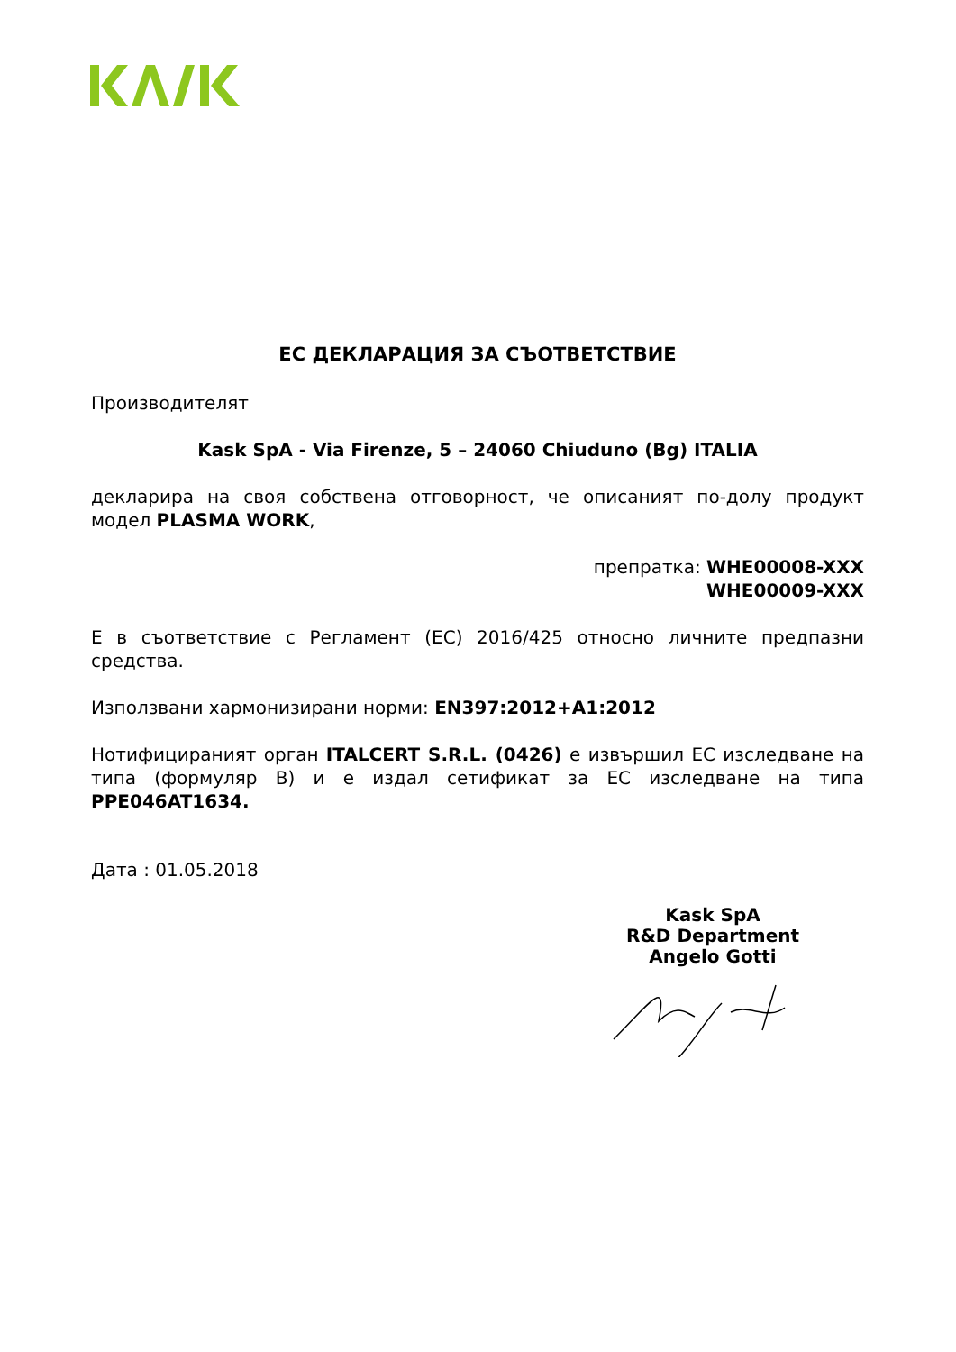ЕС ДЕКЛАРАЦИЯ ЗА СЪОТВЕТСТВИЕ
Производителят
Kask SpA - Via Firenze, 5 – 24060 Chiuduno (Bg) ITALIA
декларира на своя собствена отговорност, че описаният по-долу продукт модел PLASMA WORK,
препратка: WHE00008-XXX
WHE00009-XXX
Е в съответствие с Регламент (ЕС) 2016/425 относно личните предпазни средства.
Използвани хармонизирани норми: EN397:2012+A1:2012
Нотифицираният орган ITALCERT S.R.L. (0426) е извършил ЕС изследване на типа (формуляр В) и е издал сетификат за ЕС изследване на типа PPE046AT1634.
Дата : 01.05.2018
Kask SpA
R&D Department
Angelo Gotti